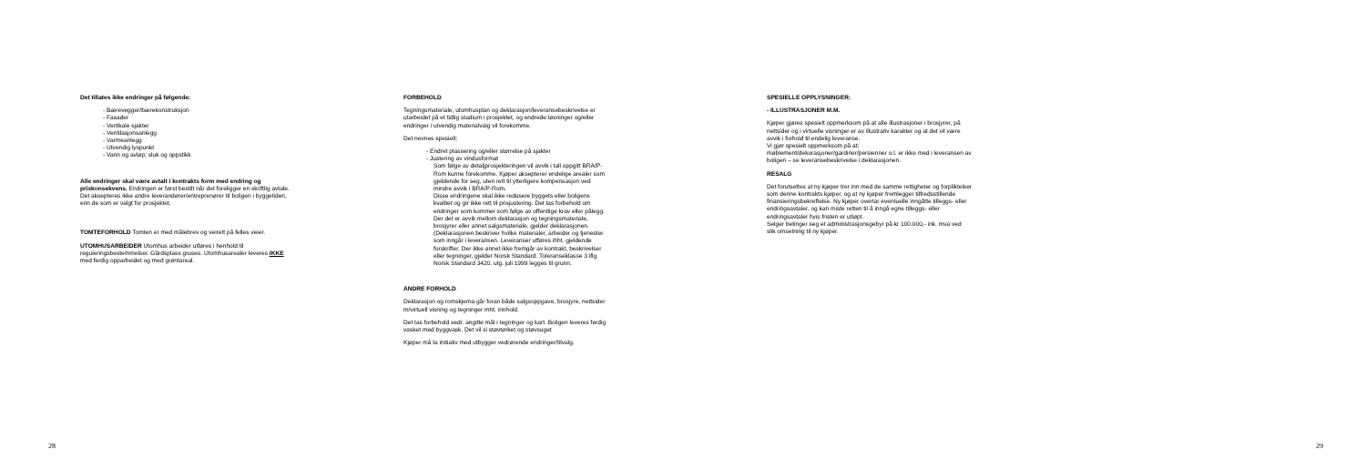Det tillates ikke endringer på følgende:
- Bærevegger/bærekonstruksjon
- Fasader
- Vertikale sjakter
- Ventilasjonsanlegg
- Varmeanlegg
- Utvendig lyspunkt
- Vann og avløp; sluk og oppstikk
Alle endringer skal være avtalt i kontrakts form med endring og priskonsekvens. Endringen er først bestilt når det foreligger en skriftlig avtale. Det aksepteres ikke andre leverandører/entreprenører til boligen i byggetiden, enn de som er valgt for prosjektet.
TOMTEFORHOLD Tomten er med målebrev og veirett på felles veier.
UTOMHUSARBEIDER Utomhus arbeider utføres i henhold til reguleringsbestemmelser. Gårdsplass gruses. Utomhusarealer leveres IKKE med ferdig opparbeidet og med grøntareal.
FORBEHOLD
Tegningsmateriale, utomhusplan og deklarasjon/leveransebeskrivelse er utarbeidet på et tidlig stadium i prosjektet, og endrede løsninger og/eller endringer i utvendig materialvalg vil forekomme.
Det nevnes spesielt:
- Endret plassering og/eller størrelse på sjakter
- Justering av vindusformat
Som følge av detaljprosjekteringen vil avvik i tall oppgitt BRA/P-Rom kunne forekomme. Kjøper aksepterer endelige arealer som gjeldende for seg, uten rett til ytterligere kompensasjon ved mindre avvik i BRA/P-Rom.
Disse endringene skal ikke redusere byggets eller boligens kvalitet og gir ikke rett til prisjustering. Det tas forbehold om endringer som kommer som følge av offentlige krav eller pålegg.
Der det er avvik mellom deklarasjon og tegningsmateriale, brosjyrer eller annet salgsmateriale, gjelder deklarasjonen. (Deklarasjonen beskriver hvilke materialer, arbeider og tjenester som inngår i leveransen. Leveranser utføres ihht. gjeldende forskrifter. Der ikke annet ikke fremgår av kontrakt, beskrivelser eller tegninger, gjelder Norsk Standard. Toleranseklasse 3 iflg. Norsk Standard 3420, utg. juli 1999 legges til grunn.
ANDRE FORHOLD
Deklarasjon og romskjema går foran både salgsoppgave, brosjyre, nettsider m/virtuell visning og tegninger mht. innhold.
Det tas forbehold vedr. angitte mål i tegninger og kart. Boligen leveres ferdig vasket med byggvask. Det vil si støvtørket og støvsuget
Kjøper må ta initiativ med utbygger vedrørende endringer/tilvalg.
SPESIELLE OPPLYSNINGER:
- ILLUSTRASJONER M.M.
Kjøper gjøres spesielt oppmerksom på at alle illustrasjoner i brosjyrer, på nettsider og i virtuelle visninger er av illustrativ karakter og at det vil være avvik i forhold til endelig leveranse.
Vi gjør spesielt oppmerksom på at:
møblement/dekorasjoner/gardiner/persienner o.l. er ikke med i leveransen av boligen – se leveransebeskrivelse i deklarasjonen.
RESALG
Det forutsettes at ny kjøper trer inn med de samme rettigheter og forpliktelser som denne kontrakts kjøper, og at ny kjøper fremlegger tilfredsstillende finansieringsbekreftelse. Ny kjøper overtar eventuelle inngåtte tilleggs- eller endringsavtaler, og kan miste retten til å inngå egne tilleggs- eller endringsavtaler hvis fristen er utløpt.
Selger betinger seg et administrasjonsgebyr på kr 100.000,- ink. mva ved slik omsetning til ny kjøper.
28 29